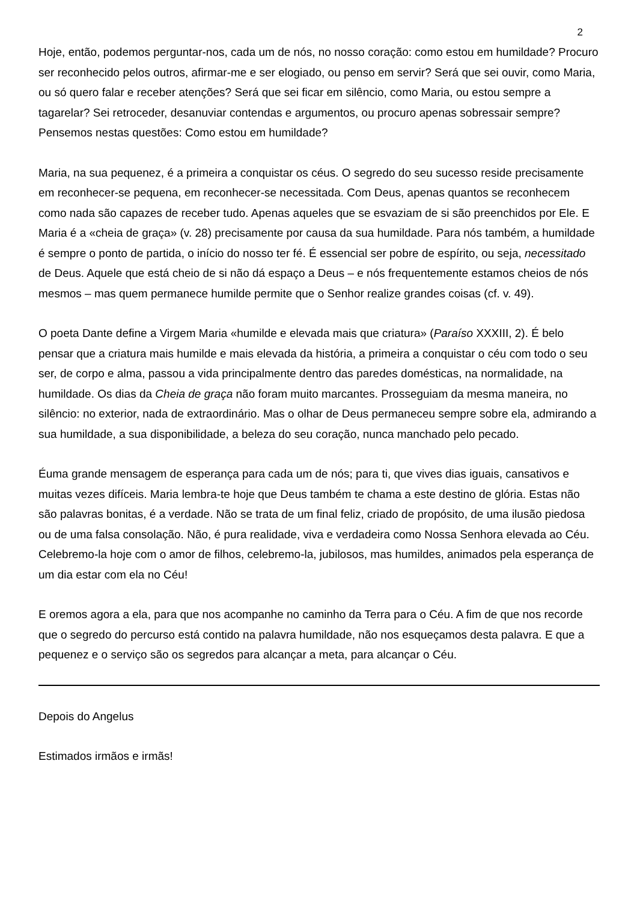2
Hoje, então, podemos perguntar-nos, cada um de nós, no nosso coração: como estou em humildade? Procuro ser reconhecido pelos outros, afirmar-me e ser elogiado, ou penso em servir? Será que sei ouvir, como Maria, ou só quero falar e receber atenções? Será que sei ficar em silêncio, como Maria, ou estou sempre a tagarelar? Sei retroceder, desanuviar contendas e argumentos, ou procuro apenas sobressair sempre? Pensemos nestas questões: Como estou em humildade?
Maria, na sua pequenez, é a primeira a conquistar os céus. O segredo do seu sucesso reside precisamente em reconhecer-se pequena, em reconhecer-se necessitada. Com Deus, apenas quantos se reconhecem como nada são capazes de receber tudo. Apenas aqueles que se esvaziam de si são preenchidos por Ele. E Maria é a «cheia de graça» (v. 28) precisamente por causa da sua humildade. Para nós também, a humildade é sempre o ponto de partida, o início do nosso ter fé. É essencial ser pobre de espírito, ou seja, necessitado de Deus. Aquele que está cheio de si não dá espaço a Deus – e nós frequentemente estamos cheios de nós mesmos – mas quem permanece humilde permite que o Senhor realize grandes coisas (cf. v. 49).
O poeta Dante define a Virgem Maria «humilde e elevada mais que criatura» (Paraíso XXXIII, 2). É belo pensar que a criatura mais humilde e mais elevada da história, a primeira a conquistar o céu com todo o seu ser, de corpo e alma, passou a vida principalmente dentro das paredes domésticas, na normalidade, na humildade. Os dias da Cheia de graça não foram muito marcantes. Prosseguiam da mesma maneira, no silêncio: no exterior, nada de extraordinário. Mas o olhar de Deus permaneceu sempre sobre ela, admirando a sua humildade, a sua disponibilidade, a beleza do seu coração, nunca manchado pelo pecado.
Éuma grande mensagem de esperança para cada um de nós; para ti, que vives dias iguais, cansativos e muitas vezes difíceis. Maria lembra-te hoje que Deus também te chama a este destino de glória. Estas não são palavras bonitas, é a verdade. Não se trata de um final feliz, criado de propósito, de uma ilusão piedosa ou de uma falsa consolação. Não, é pura realidade, viva e verdadeira como Nossa Senhora elevada ao Céu. Celebremo-la hoje com o amor de filhos, celebremo-la, jubilosos, mas humildes, animados pela esperança de um dia estar com ela no Céu!
E oremos agora a ela, para que nos acompanhe no caminho da Terra para o Céu. A fim de que nos recorde que o segredo do percurso está contido na palavra humildade, não nos esqueçamos desta palavra. E que a pequenez e o serviço são os segredos para alcançar a meta, para alcançar o Céu.
Depois do Angelus
Estimados irmãos e irmãs!